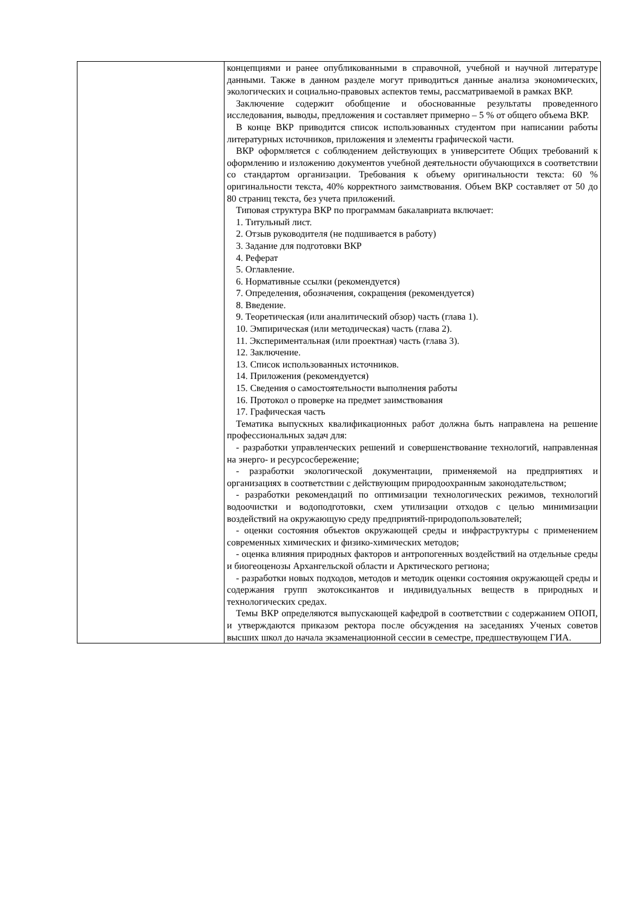| | концепциями и ранее опубликованными в справочной, учебной и научной литературе данными. Также в данном разделе могут приводиться данные анализа экономических, экологических и социально-правовых аспектов темы, рассматриваемой в рамках ВКР. Заключение содержит обобщение и обоснованные результаты проведенного исследования, выводы, предложения и составляет примерно – 5 % от общего объема ВКР. В конце ВКР приводится список использованных студентом при написании работы литературных источников, приложения и элементы графической части. ВКР оформляется с соблюдением действующих в университете Общих требований к оформлению и изложению документов учебной деятельности обучающихся в соответствии со стандартом организации. Требования к объему оригинальности текста: 60 % оригинальности текста, 40% корректного заимствования. Объем ВКР составляет от 50 до 80 страниц текста, без учета приложений. Типовая структура ВКР по программам бакалавриата включает: 1. Титульный лист. 2. Отзыв руководителя (не подшивается в работу) 3. Задание для подготовки ВКР 4. Реферат 5. Оглавление. 6. Нормативные ссылки (рекомендуется) 7. Определения, обозначения, сокращения (рекомендуется) 8. Введение. 9. Теоретическая (или аналитический обзор) часть (глава 1). 10. Эмпирическая (или методическая) часть (глава 2). 11. Экспериментальная (или проектная) часть (глава 3). 12. Заключение. 13. Список использованных источников. 14. Приложения (рекомендуется) 15. Сведения о самостоятельности выполнения работы 16. Протокол о проверке на предмет заимствования 17. Графическая часть Тематика выпускных квалификационных работ должна быть направлена на решение профессиональных задач для: - разработки управленческих решений и совершенствование технологий, направленная на энерго- и ресурсосбережение; - разработки экологической документации, применяемой на предприятиях и организациях в соответствии с действующим природоохранным законодательством; - разработки рекомендаций по оптимизации технологических режимов, технологий водоочистки и водоподготовки, схем утилизации отходов с целью минимизации воздействий на окружающую среду предприятий-природопользователей; - оценки состояния объектов окружающей среды и инфраструктуры с применением современных химических и физико-химических методов; - оценка влияния природных факторов и антропогенных воздействий на отдельные среды и биогеоценозы Архангельской области и Арктического региона; - разработки новых подходов, методов и методик оценки состояния окружающей среды и содержания групп экотоксикантов и индивидуальных веществ в природных и технологических средах. Темы ВКР определяются выпускающей кафедрой в соответствии с содержанием ОПОП, и утверждаются приказом ректора после обсуждения на заседаниях Ученых советов высших школ до начала экзаменационной сессии в семестре, предшествующем ГИА. |